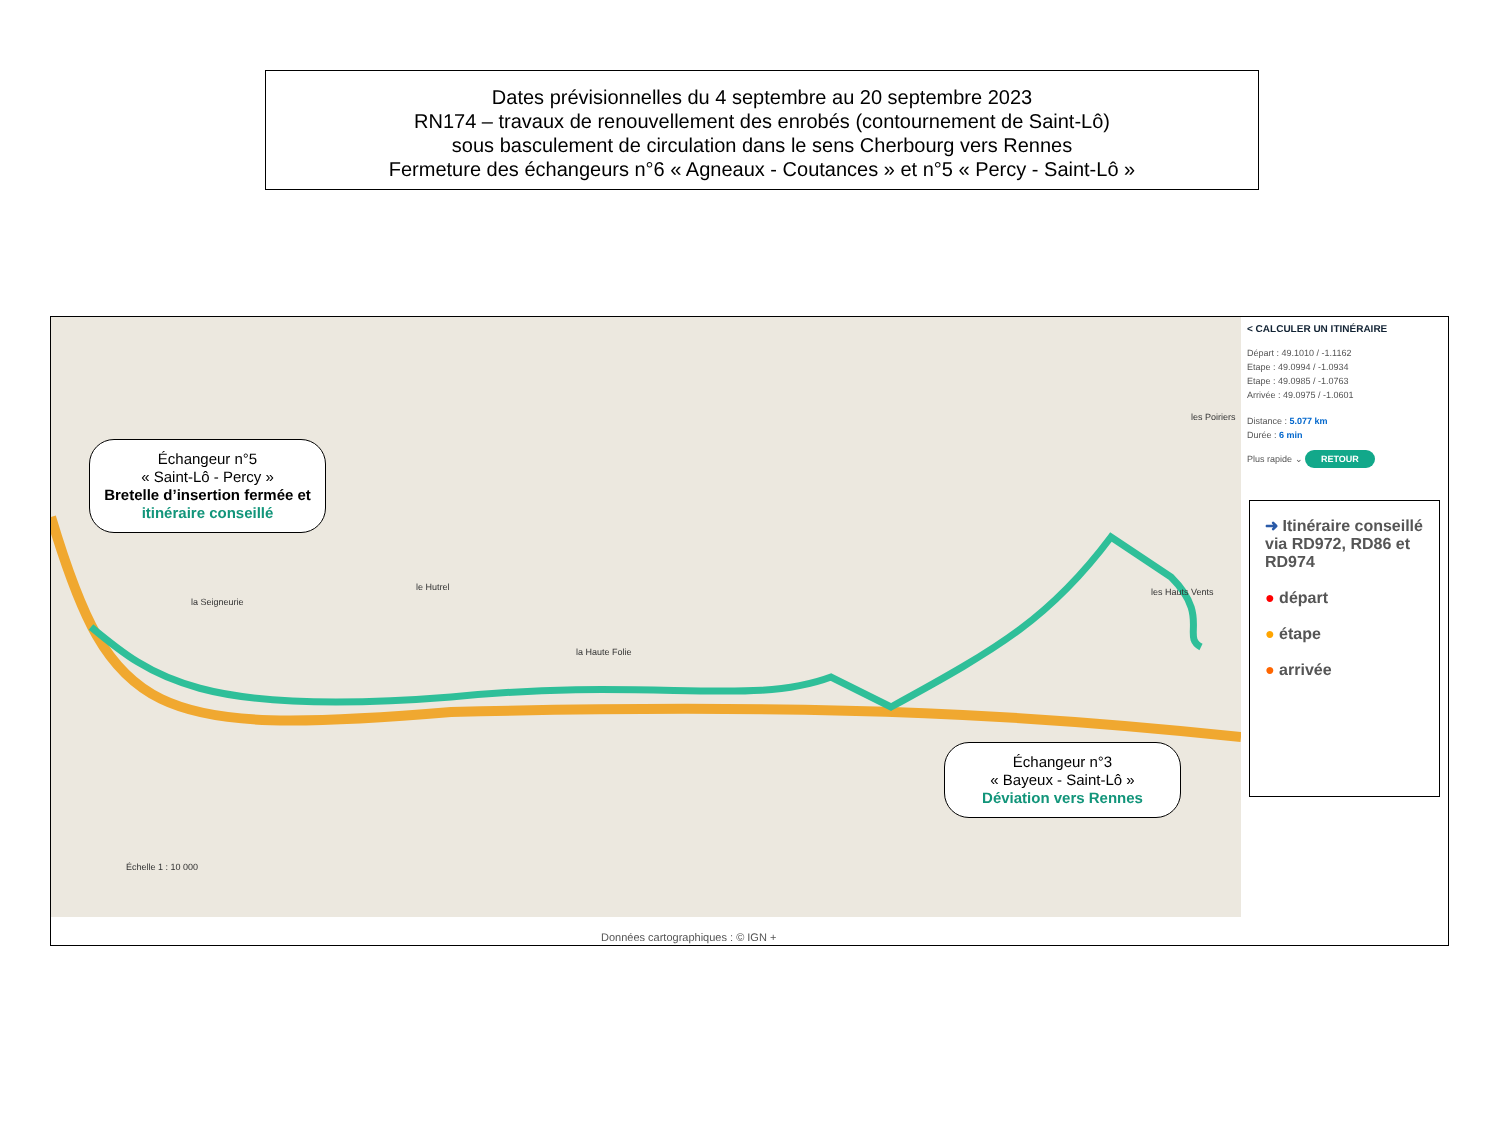Dates prévisionnelles du 4 septembre au 20 septembre 2023
RN174 – travaux de renouvellement des enrobés (contournement de Saint-Lô)
sous basculement de circulation dans le sens Cherbourg vers Rennes
Fermeture des échangeurs n°6 « Agneaux - Coutances » et n°5 « Percy - Saint-Lô »
la Seigneurie
le Hutrel
la Haute Folie
les Hauts Vents
les Poiriers
Échelle 1 : 10 000
Échangeur n°5
« Saint-Lô - Percy »
Bretelle d’insertion fermée et itinéraire conseillé
Échangeur n°3
« Bayeux - Saint-Lô »
Déviation vers Rennes
< CALCULER UN ITINÉRAIRE
Départ : 49.1010 / -1.1162
Etape : 49.0994 / -1.0934
Etape : 49.0985 / -1.0763
Arrivée : 49.0975 / -1.0601
Distance : 5.077 km
Durée : 6 min
Plus rapide ⌄ RETOUR
➜ Itinéraire conseillé via RD972, RD86 et RD974
● départ
● étape
● arrivée
Données cartographiques : © IGN +